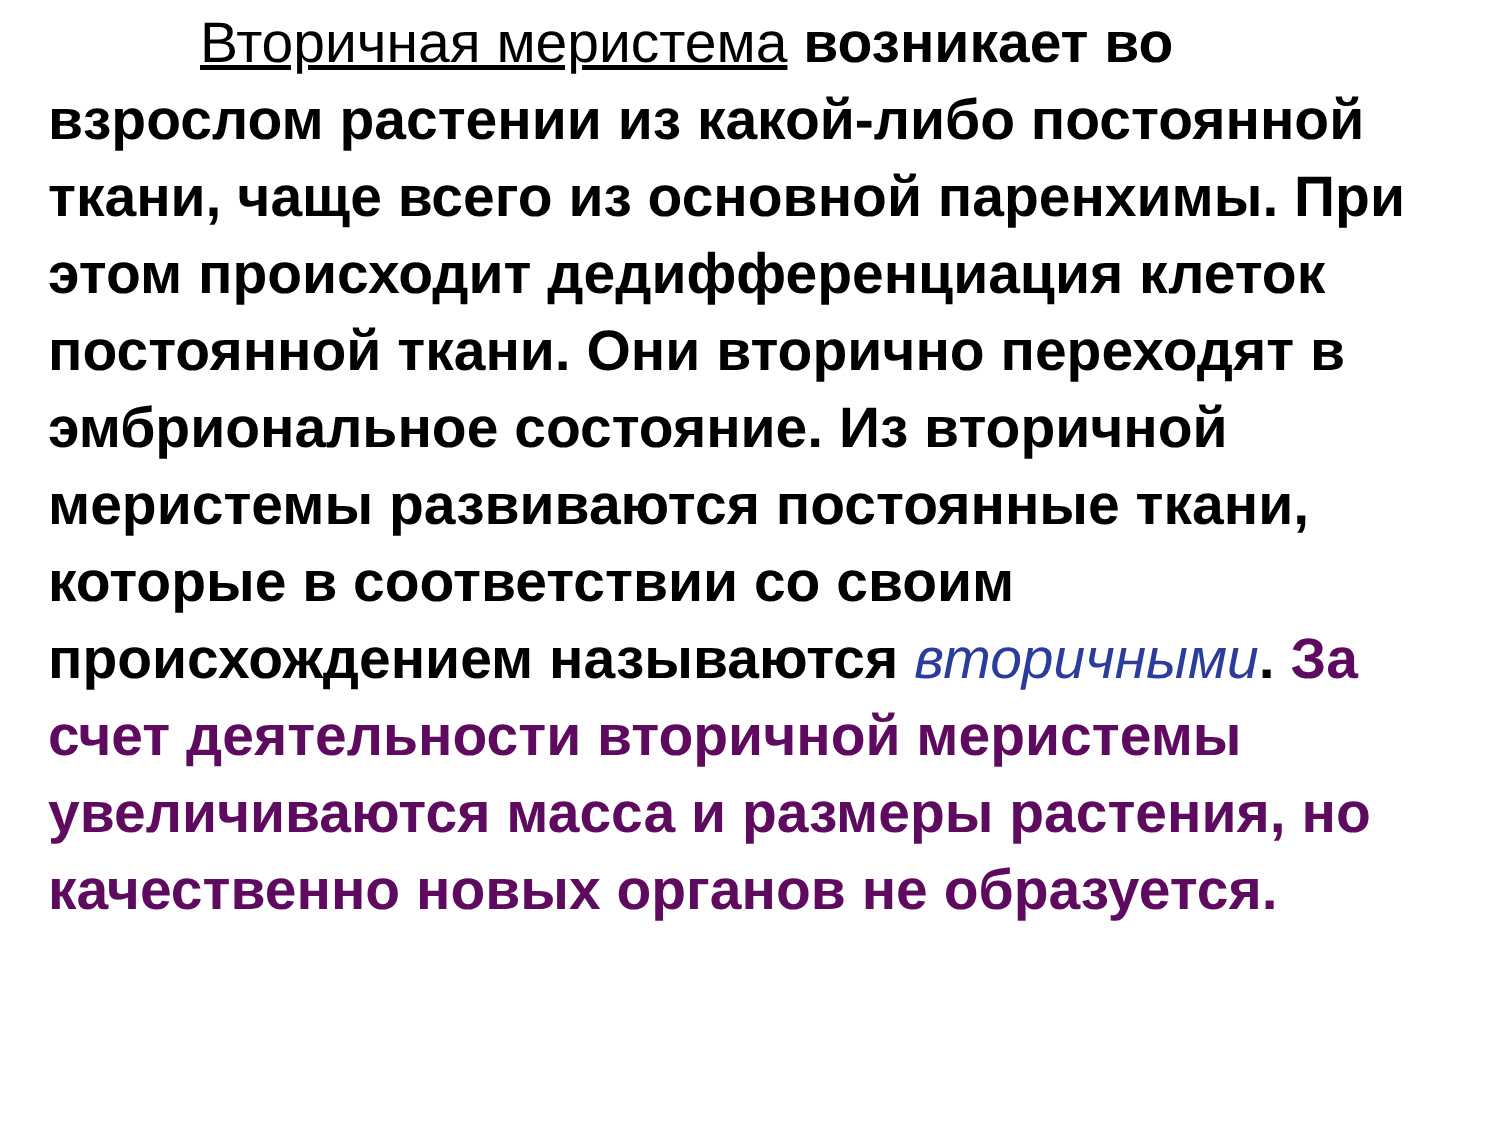Вторичная меристема возникает во взрослом растении из какой-либо постоянной ткани, чаще всего из основной паренхимы. При этом происходит дедифференциация клеток постоянной ткани. Они вторично переходят в эмбриональное состояние. Из вторичной меристемы развиваются постоянные ткани, которые в соответствии со своим происхождением называются вторичными. За счет деятельности вторичной меристемы увеличиваются масса и размеры растения, но качественно новых органов не образуется.